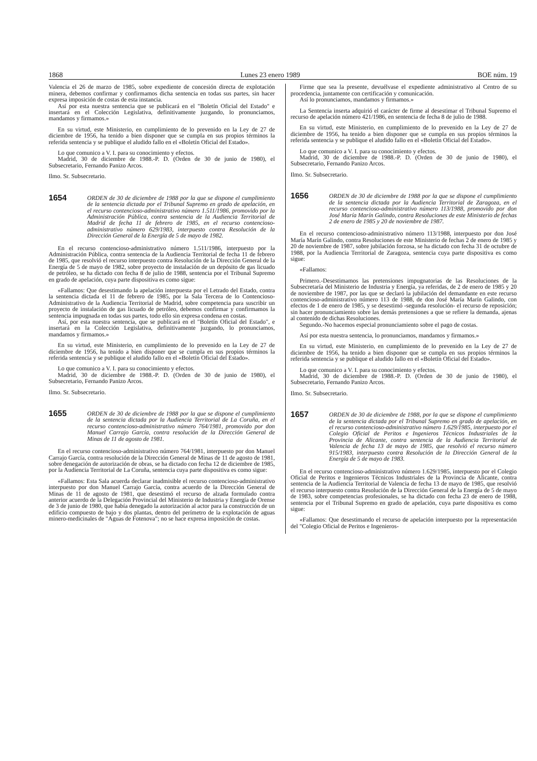1868 Lunes 23 enero 1989 BOE núm. 19
Valencia el 26 de marzo de 1985, sobre expediente de concesión directa de explotación minera, debemos confirmar y confirmamos dicha sentencia en todas sus partes, sin hacer expresa imposición de costas de esta instancia.
Así por esta nuestra sentencia que se publicará en el "Boletín Oficial del Estado" e insertará en el Colección Legislativa, definitivamente juzgando, lo pronunciamos, mandamos y firmamos.»
En su virtud, este Ministerio, en cumplimiento de lo prevenido en la Ley de 27 de diciembre de 1956, ha tenido a bien disponer que se cumpla en sus propios términos la referida sentencia y se publique el aludido fallo en el «Boletín Oficial del Estado».
Lo que comunico a V. I. para su conocimiento y efectos.
Madrid, 30 de diciembre de 1988.-P. D. (Orden de 30 de junio de 1980), el Subsecretario, Fernando Panizo Arcos.
Ilmo. Sr. Subsecretario.
1654 ORDEN de 30 de diciembre de 1988 por la que se dispone el cumplimiento de la sentencia dictada por el Tribunal Supremo en grado de apelación, en el recurso contencioso-administrativo número 1.511/1986, promovido por la Administración Pública, contra sentencia de la Audiencia Territorial de Madrid de fecha 11 de febrero de 1985, en el recurso contencioso-administrativo número 629/1983, interpuesto contra Resolución de la Dirección General de la Energía de 5 de mayo de 1982.
En el recurso contencioso-administrativo número 1.511/1986, interpuesto por la Administración Pública, contra sentencia de la Audiencia Territorial de fecha 11 de febrero de 1985, que resolvió el recurso interpuesto contra Resolución de la Dirección General de la Energía de 5 de mayo de 1982, sobre proyecto de instalación de un depósito de gas licuado de petróleo, se ha dictado con fecha 8 de julio de 1988, sentencia por el Tribunal Supremo en grado de apelación, cuya parte dispositiva es como sigue:
«Fallamos: Que desestimando la apelación interpuesta por el Letrado del Estado, contra la sentencia dictada el 11 de febrero de 1985, por la Sala Tercera de lo Contencioso-Administrativo de la Audiencia Territorial de Madrid, sobre competencia para suscribir un proyecto de instalación de gas licuado de petróleo, debemos confirmar y confirmamos la sentencia impugnada en todas sus partes, todo ello sin expresa condena en costas.
Así, por esta nuestra sentencia, que se publicará en el "Boletín Oficial del Estado", e insertará en la Colección Legislativa, definitivamente juzgando, lo pronunciamos, mandamos y firmamos.»
En su virtud, este Ministerio, en cumplimiento de lo prevenido en la Ley de 27 de diciembre de 1956, ha tenido a bien disponer que se cumpla en sus propios términos la referida sentencia y se publique el aludido fallo en el «Boletín Oficial del Estado».
Lo que comunico a V. I. para su conocimiento y efectos.
Madrid, 30 de diciembre de 1988.-P. D. (Orden de 30 de junio de 1980), el Subsecretario, Fernando Panizo Arcos.
Ilmo. Sr. Subsecretario.
1655 ORDEN de 30 de diciembre de 1988 por la que se dispone el cumplimiento de la sentencia dictada por la Audiencia Territorial de La Coruña, en el recurso contencioso-administrativo número 764/1981, promovido por don Manuel Carrajo García, contra resolución de la Dirección General de Minas de 11 de agosto de 1981.
En el recurso contencioso-administrativo número 764/1981, interpuesto por don Manuel Carrajo García, contra resolución de la Dirección General de Minas de 11 de agosto de 1981, sobre denegación de autorización de obras, se ha dictado con fecha 12 de diciembre de 1985, por la Audiencia Territorial de La Coruña, sentencia cuya parte dispositiva es como sigue:
«Fallamos: Esta Sala acuerda declarar inadmisible el recurso contencioso-administrativo interpuesto por don Manuel Carrajo García, contra acuerdo de la Dirección General de Minas de 11 de agosto de 1981, que desestimó el recurso de alzada formulado contra anterior acuerdo de la Delegación Provincial del Ministerio de Industria y Energía de Orense de 3 de junio de 1980, que había denegado la autorización al actor para la construcción de un edificio compuesto de bajo y dos plantas, dentro del perímetro de la explotación de aguas minero-medicinales de "Aguas de Fotenova"; no se hace expresa imposición de costas.
Firme que sea la presente, devuélvase el expediente administrativo al Centro de su procedencia, juntamente con certificación y comunicación.
Así lo pronunciamos, mandamos y firmamos.»
La Sentencia inserta adquirió el carácter de firme al desestimar el Tribunal Supremo el recurso de apelación número 421/1986, en sentencia de fecha 8 de julio de 1988.
En su virtud, este Ministerio, en cumplimiento de lo prevenido en la Ley de 27 de diciembre de 1956, ha tenido a bien disponer que se cumpla en sus propios términos la referida sentencia y se publique el aludido fallo en el «Boletín Oficial del Estado».
Lo que comunico a V. I. para su conocimiento y efectos.
Madrid, 30 de diciembre de 1988.-P. D. (Orden de 30 de junio de 1980), el Subsecretario, Fernando Panizo Arcos.
Ilmo. Sr. Subsecretario.
1656 ORDEN de 30 de diciembre de 1988 por la que se dispone el cumplimiento de la sentencia dictada por la Audiencia Territorial de Zaragoza, en el recurso contencioso-administrativo número 113/1988, promovido por don José María Marín Galindo, contra Resoluciones de este Ministerio de fechas 2 de enero de 1985 y 20 de noviembre de 1987.
En el recurso contencioso-administrativo número 113/1988, interpuesto por don José María Marín Galindo, contra Resoluciones de este Ministerio de fechas 2 de enero de 1985 y 20 de noviembre de 1987, sobre jubilación forzosa, se ha dictado con fecha 31 de octubre de 1988, por la Audiencia Territorial de Zaragoza, sentencia cuya parte dispositiva es como sigue:
«Fallamos:
Primero.-Desestimamos las pretensiones impugnatorias de las Resoluciones de la Subsecretaría del Ministerio de Industria y Energía, ya referidas, de 2 de enero de 1985 y 20 de noviembre de 1987, por las que se declaró la jubilación del demandante en este recurso contencioso-administrativo número 113 de 1988, de don José María Marín Galindo, con efectos de 1 de enero de 1985, y se desestimó -segunda resolución- el recurso de reposición; sin hacer pronunciamiento sobre las demás pretensiones a que se refiere la demanda, ajenas al contenido de dichas Resoluciones.
Segundo.-No hacemos especial pronunciamiento sobre el pago de costas.
Así por esta nuestra sentencia, lo pronunciamos, mandamos y firmamos.»
En su virtud, este Ministerio, en cumplimiento de lo prevenido en la Ley de 27 de diciembre de 1956, ha tenido a bien disponer que se cumpla en sus propios términos la referida sentencia y se publique el aludido fallo en el «Boletín Oficial del Estado».
Lo que comunico a V. I. para su conocimiento y efectos.
Madrid, 30 de diciembre de 1988.-P. D. (Orden de 30 de junio de 1980), el Subsecretario, Fernando Panizo Arcos.
Ilmo. Sr. Subsecretario.
1657 ORDEN de 30 de diciembre de 1988, por la que se dispone el cumplimiento de la sentencia dictada por el Tribunal Supremo en grado de apelación, en el recurso contencioso-administrativo número 1.629/1985, interpuesto por el Colegio Oficial de Peritos e Ingenieros Técnicos Industriales de la Provincia de Alicante, contra sentencia de la Audiencia Territorial de Valencia de fecha 13 de mayo de 1985, que resolvió el recurso número 915/1983, interpuesto contra Resolución de la Dirección General de la Energía de 5 de mayo de 1983.
En el recurso contencioso-administrativo número 1.629/1985, interpuesto por el Colegio Oficial de Peritos e Ingenieros Técnicos Industriales de la Provincia de Alicante, contra sentencia de la Audiencia Territorial de Valencia de fecha 13 de mayo de 1985, que resolvió el recurso interpuesto contra Resolución de la Dirección General de la Energía de 5 de mayo de 1983, sobre competencias profesionales, se ha dictado con fecha 23 de enero de 1988, sentencia por el Tribunal Supremo en grado de apelación, cuya parte dispositiva es como sigue:
«Fallamos: Que desestimando el recurso de apelación interpuesto por la representación del "Colegio Oficial de Peritos e Ingenieros-